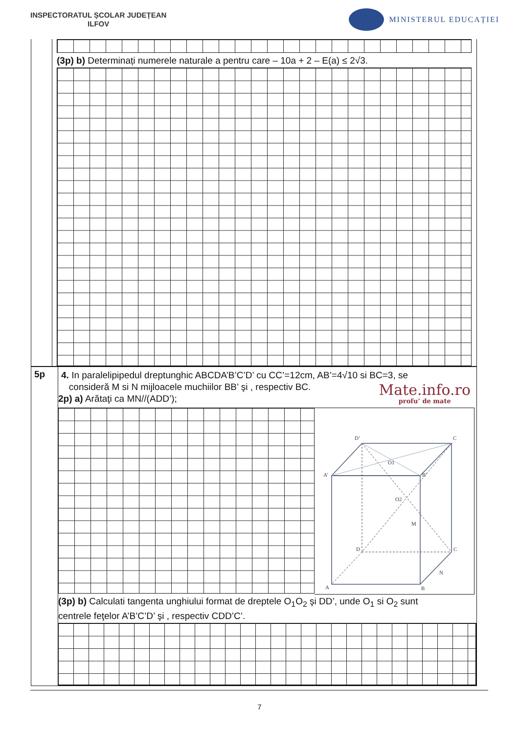INSPECTORATUL ȘCOLAR JUDEȚEAN
ILFOV
MINISTERUL EDUCAȚIEI
(3p) b) Determinați numerele naturale a pentru care – 10a + 2 – E(a) ≤ 2√3.
5p
4. In paralelipipedul dreptunghic ABCDA’B’C’D’ cu CC’=12cm, AB’=4√10 si BC=3, se
consideră M si N mijloacele muchiilor BB’ şi , respectiv BC.
2p) a) Arătaţi ca MN//(ADD’);
Mate.info.ro
profu’ de mate
D’
C
A’
B’
O1
O2
M
D
C
N
A
B
(3p) b) Calculati tangenta unghiului format de dreptele O<sub>1</sub>O<sub>2</sub> şi DD’, unde O<sub>1</sub> si O<sub>2</sub> sunt
centrele feţelor A’B’C’D’ şi , respectiv CDD’C’.
7